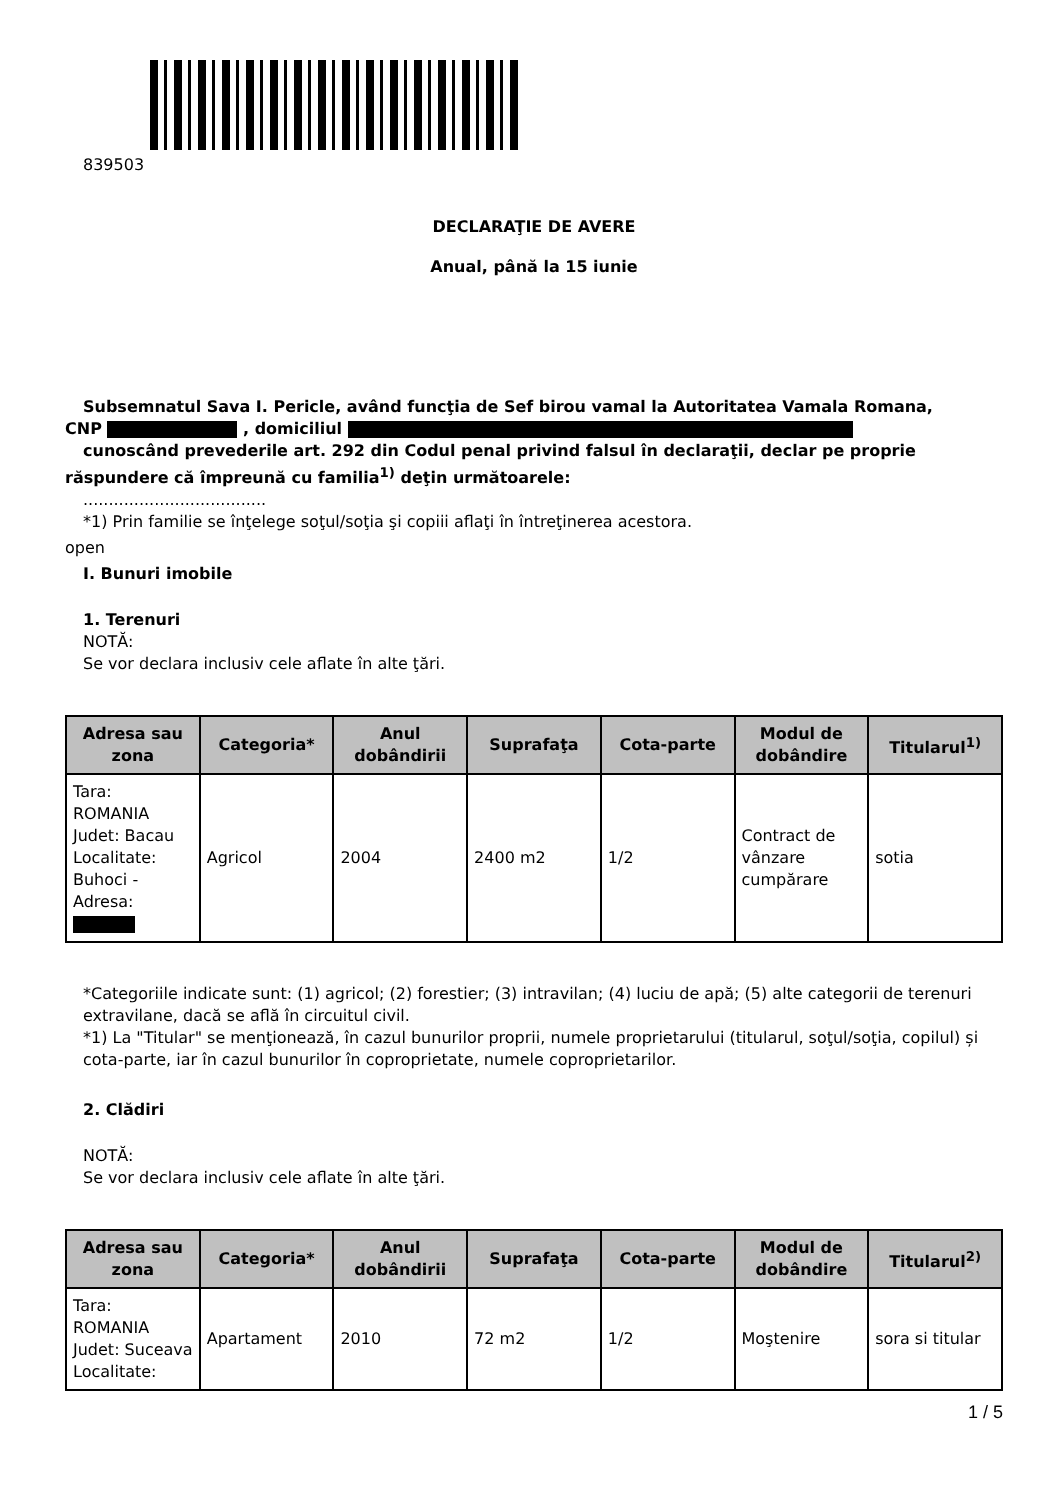839503
DECLARAŢIE DE AVERE
Anual, până la 15 iunie
Subsemnatul Sava I. Pericle, având funcţia de Sef birou vamal la Autoritatea Vamala Romana,
CNP , domiciliul
cunoscând prevederile art. 292 din Codul penal privind falsul în declaraţii, declar pe proprie
răspundere că împreună cu familia<sup>1)</sup> deţin următoarele:
....................................
*1) Prin familie se înţelege soţul/soţia şi copiii aflaţi în întreţinerea acestora.
open
I. Bunuri imobile
1. Terenuri
NOTĂ:
Se vor declara inclusiv cele aflate în alte ţări.
| Adresa sau zona | Categoria* | Anul dobândirii | Suprafaţa | Cota-parte | Modul de dobândire | Titularul<sup>1)</sup> |
| --- | --- | --- | --- | --- | --- | --- |
| Tara: ROMANIA Judet: Bacau Localitate: Buhoci - Adresa: | Agricol | 2004 | 2400 m2 | 1/2 | Contract de vânzare cumpărare | sotia |
*Categoriile indicate sunt: (1) agricol; (2) forestier; (3) intravilan; (4) luciu de apă; (5) alte categorii de terenuri extravilane, dacă se află în circuitul civil.
*1) La "Titular" se menţionează, în cazul bunurilor proprii, numele proprietarului (titularul, soţul/soţia, copilul) și cota-parte, iar în cazul bunurilor în coproprietate, numele coproprietarilor.
2. Clădiri
NOTĂ:
Se vor declara inclusiv cele aflate în alte ţări.
| Adresa sau zona | Categoria* | Anul dobândirii | Suprafaţa | Cota-parte | Modul de dobândire | Titularul<sup>2)</sup> |
| --- | --- | --- | --- | --- | --- | --- |
| Tara: ROMANIA Judet: Suceava Localitate: | Apartament | 2010 | 72 m2 | 1/2 | Moştenire | sora si titular |
1 / 5